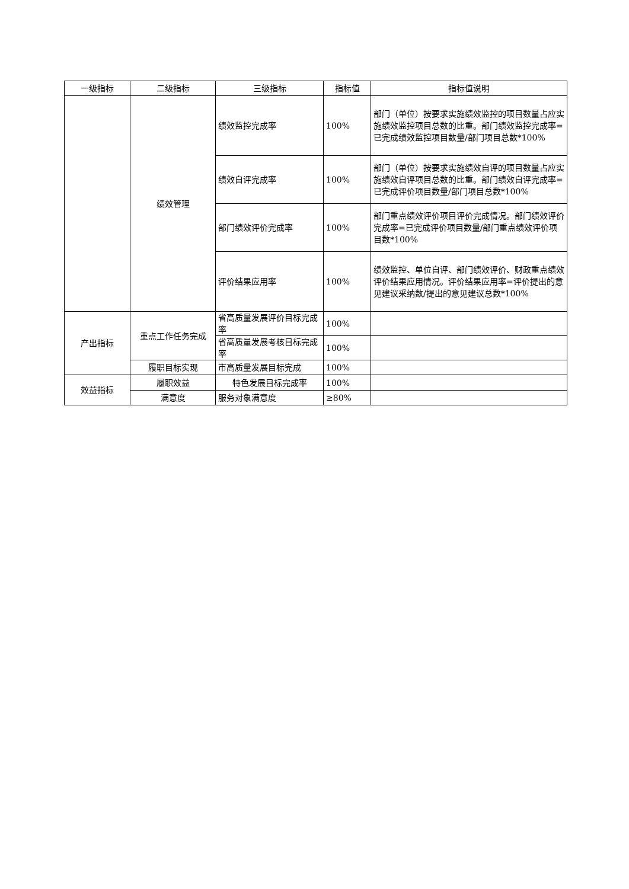| 一级指标 | 二级指标 | 三级指标 | 指标值 | 指标值说明 |
| --- | --- | --- | --- | --- |
| | 绩效管理 | 绩效监控完成率 | 100% | 部门（单位）按要求实施绩效监控的项目数量占应实施绩效监控项目总数的比重。部门绩效监控完成率=已完成绩效监控项目数量/部门项目总数*100% |
| | | 绩效自评完成率 | 100% | 部门（单位）按要求实施绩效自评的项目数量占应实施绩效自评项目总数的比重。部门绩效自评完成率=已完成评价项目数量/部门项目总数*100% |
| | | 部门绩效评价完成率 | 100% | 部门重点绩效评价项目评价完成情况。部门绩效评价完成率=已完成评价项目数量/部门重点绩效评价项目数*100% |
| | | 评价结果应用率 | 100% | 绩效监控、单位自评、部门绩效评价、财政重点绩效评价结果应用情况。评价结果应用率=评价提出的意见建议采纳数/提出的意见建议总数*100% |
| 产出指标 | 重点工作任务完成 | 省高质量发展评价目标完成率 | 100% | |
| | | 省高质量发展考核目标完成率 | 100% | |
| | 履职目标实现 | 市高质量发展目标完成 | 100% | |
| 效益指标 | 履职效益 | 特色发展目标完成率 | 100% | |
| | 满意度 | 服务对象满意度 | ≥80% | |